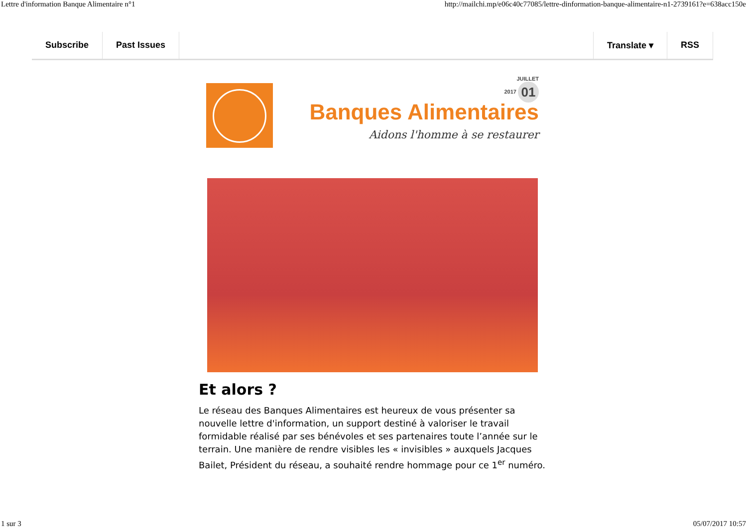Lettre d'information Banque Alimentaire n°1 http://mailchi.mp/e06c40c77085/lettre-dinformation-banque-alimentaire-n1-2739161?e=638acc150e
Subscribe Past Issues Translate ▾ RSS
JUILLET
2017 01
Banques Alimentaires
Aidons l'homme à se restaurer
Et alors ?
Le réseau des Banques Alimentaires est heureux de vous présenter sa nouvelle lettre d'information, un support destiné à valoriser le travail formidable réalisé par ses bénévoles et ses partenaires toute l’année sur le terrain. Une manière de rendre visibles les « invisibles » auxquels Jacques Bailet, Président du réseau, a souhaité rendre hommage pour ce 1<sup>er</sup> numéro.
1 sur 3 05/07/2017 10:57